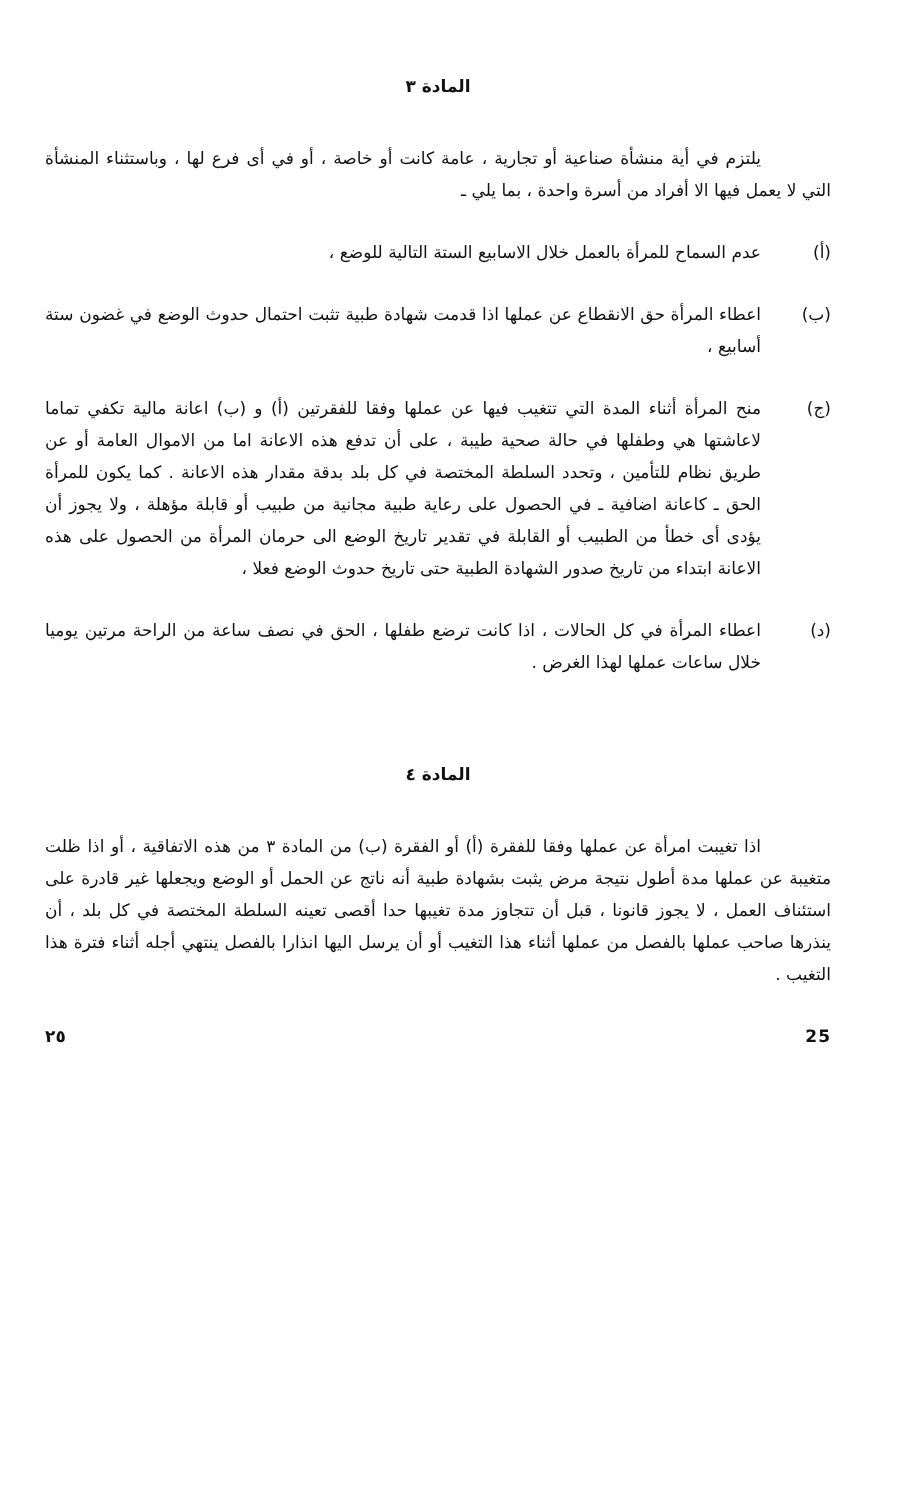المادة ٣
يلتزم في أية منشأة صناعية أو تجارية ، عامة كانت أو خاصة ، أو في أى فرع لها ، وباستثناء المنشأة التي لا يعمل فيها الا أفراد من أسرة واحدة ، بما يلي ـ
(أ) عدم السماح للمرأة بالعمل خلال الاسابيع الستة التالية للوضع ،
(ب) اعطاء المرأة حق الانقطاع عن عملها اذا قدمت شهادة طبية تثبت احتمال حدوث الوضع في غضون ستة أسابيع ،
(ج) منح المرأة أثناء المدة التي تتغيب فيها عن عملها وفقا للفقرتين (أ) و (ب) اعانة مالية تكفي تماما لاعاشتها هي وطفلها في حالة صحية طيبة ، على أن تدفع هذه الاعانة اما من الاموال العامة أو عن طريق نظام للتأمين ، وتحدد السلطة المختصة في كل بلد بدقة مقدار هذه الاعانة . كما يكون للمرأة الحق ـ كاعانة اضافية ـ في الحصول على رعاية طبية مجانية من طبيب أو قابلة مؤهلة ، ولا يجوز أن يؤدى أى خطأ من الطبيب أو القابلة في تقدير تاريخ الوضع الى حرمان المرأة من الحصول على هذه الاعانة ابتداء من تاريخ صدور الشهادة الطبية حتى تاريخ حدوث الوضع فعلا ،
(د) اعطاء المرأة في كل الحالات ، اذا كانت ترضع طفلها ، الحق في نصف ساعة من الراحة مرتين يوميا خلال ساعات عملها لهذا الغرض .
المادة ٤
اذا تغيبت امرأة عن عملها وفقا للفقرة (أ) أو الفقرة (ب) من المادة ٣ من هذه الاتفاقية ، أو اذا ظلت متغيبة عن عملها مدة أطول نتيجة مرض يثبت بشهادة طبية أنه ناتج عن الحمل أو الوضع ويجعلها غير قادرة على استئناف العمل ، لا يجوز قانونا ، قبل أن تتجاوز مدة تغيبها حدا أقصى تعينه السلطة المختصة في كل بلد ، أن ينذرها صاحب عملها بالفصل من عملها أثناء هذا التغيب أو أن يرسل اليها انذارا بالفصل ينتهي أجله أثناء فترة هذا التغيب .
25 ٢٥